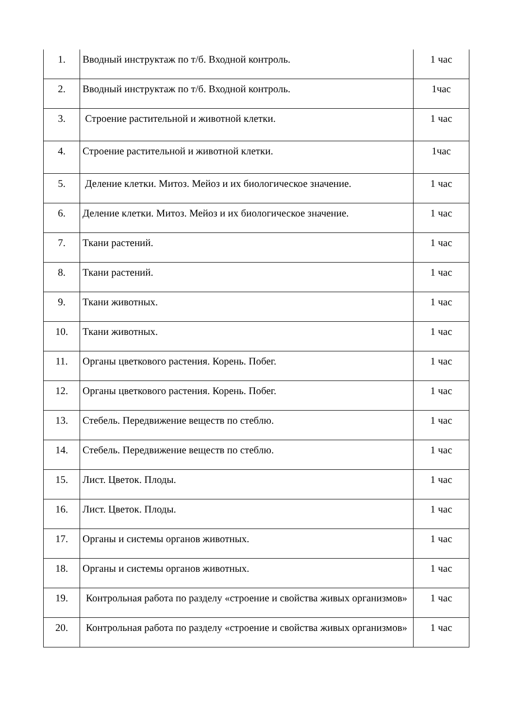| 1. | Вводный инструктаж по т/б. Входной контроль. | 1 час |
| 2. | Вводный инструктаж по т/б. Входной контроль. | 1час |
| 3. | Строение растительной и животной клетки. | 1 час |
| 4. | Строение растительной и животной клетки. | 1час |
| 5. | Деление клетки. Митоз. Мейоз и их биологическое значение. | 1 час |
| 6. | Деление клетки. Митоз. Мейоз и их биологическое значение. | 1 час |
| 7. | Ткани растений. | 1 час |
| 8. | Ткани растений. | 1 час |
| 9. | Ткани животных. | 1 час |
| 10. | Ткани животных. | 1 час |
| 11. | Органы цветкового растения. Корень. Побег. | 1 час |
| 12. | Органы цветкового растения. Корень. Побег. | 1 час |
| 13. | Стебель. Передвижение веществ по стеблю. | 1 час |
| 14. | Стебель. Передвижение веществ по стеблю. | 1 час |
| 15. | Лист. Цветок. Плоды. | 1 час |
| 16. | Лист. Цветок. Плоды. | 1 час |
| 17. | Органы и системы органов животных. | 1 час |
| 18. | Органы и системы органов животных. | 1 час |
| 19. | Контрольная работа по разделу «строение и свойства живых организмов» | 1 час |
| 20. | Контрольная работа по разделу «строение и свойства живых организмов» | 1 час |